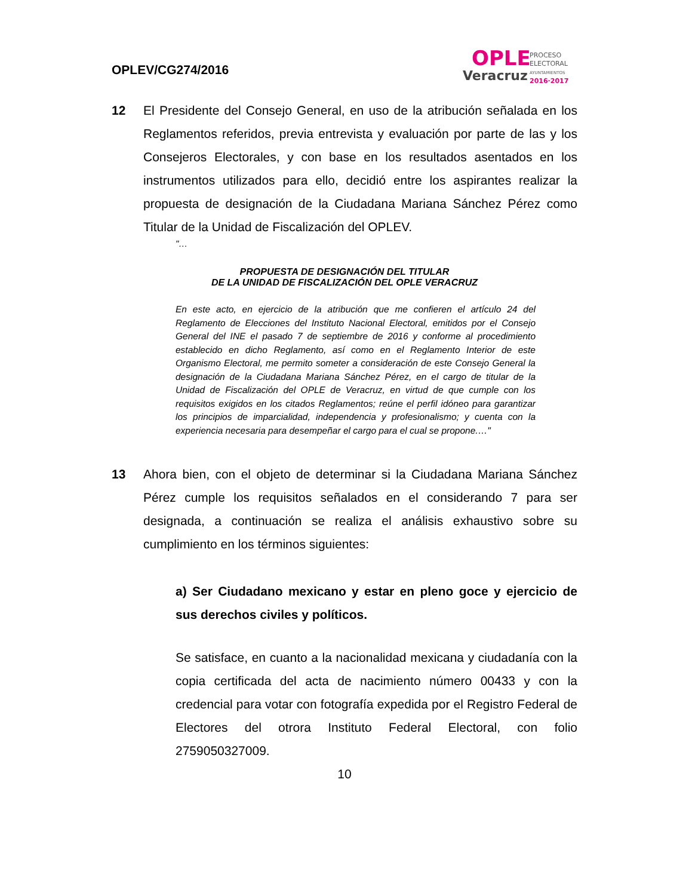OPLEV/CG274/2016
OPLE
Veracruz
PROCESO
ELECTORAL
AYUNTAMIENTOS
2016·2017
12 El Presidente del Consejo General, en uso de la atribución señalada en los Reglamentos referidos, previa entrevista y evaluación por parte de las y los Consejeros Electorales, y con base en los resultados asentados en los instrumentos utilizados para ello, decidió entre los aspirantes realizar la propuesta de designación de la Ciudadana Mariana Sánchez Pérez como Titular de la Unidad de Fiscalización del OPLEV.
"…
PROPUESTA DE DESIGNACIÓN DEL TITULAR
DE LA UNIDAD DE FISCALIZACIÓN DEL OPLE VERACRUZ
En este acto, en ejercicio de la atribución que me confieren el artículo 24 del Reglamento de Elecciones del Instituto Nacional Electoral, emitidos por el Consejo General del INE el pasado 7 de septiembre de 2016 y conforme al procedimiento establecido en dicho Reglamento, así como en el Reglamento Interior de este Organismo Electoral, me permito someter a consideración de este Consejo General la designación de la Ciudadana Mariana Sánchez Pérez, en el cargo de titular de la Unidad de Fiscalización del OPLE de Veracruz, en virtud de que cumple con los requisitos exigidos en los citados Reglamentos; reúne el perfil idóneo para garantizar los principios de imparcialidad, independencia y profesionalismo; y cuenta con la experiencia necesaria para desempeñar el cargo para el cual se propone.…"
13 Ahora bien, con el objeto de determinar si la Ciudadana Mariana Sánchez Pérez cumple los requisitos señalados en el considerando 7 para ser designada, a continuación se realiza el análisis exhaustivo sobre su cumplimiento en los términos siguientes:
a) Ser Ciudadano mexicano y estar en pleno goce y ejercicio de sus derechos civiles y políticos.
Se satisface, en cuanto a la nacionalidad mexicana y ciudadanía con la copia certificada del acta de nacimiento número 00433 y con la credencial para votar con fotografía expedida por el Registro Federal de Electores del otrora Instituto Federal Electoral, con folio 2759050327009.
10